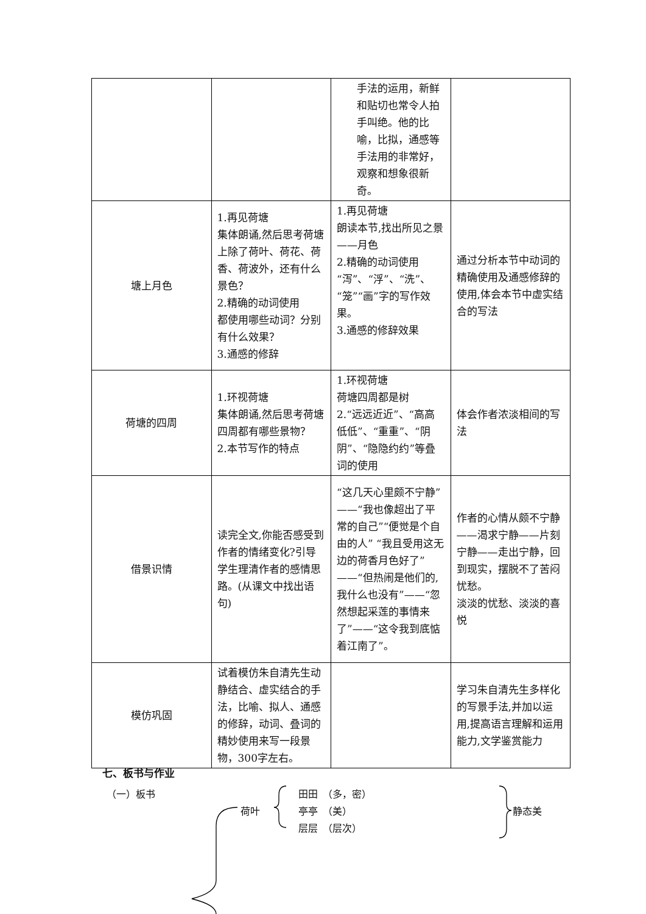| | | 手法的运用，新鲜和贴切也常令人拍手叫绝。他的比喻，比拟，通感等手法用的非常好，观察和想象很新奇。 | |
| 塘上月色 | 1.再见荷塘 集体朗诵,然后思考荷塘上除了荷叶、荷花、荷香、荷波外，还有什么景色？ 2.精确的动词使用 都使用哪些动词？分别有什么效果？ 3.通感的修辞 | 1.再见荷塘 朗读本节,找出所见之景——月色 2.精确的动词使用 “泻”、“浮”、“洗”、“笼”“画”字的写作效果。 3.通感的修辞效果 | 通过分析本节中动词的精确使用及通感修辞的使用,体会本节中虚实结合的写法 |
| 荷塘的四周 | 1.环视荷塘 集体朗诵,然后思考荷塘四周都有哪些景物？ 2.本节写作的特点 | 1.环视荷塘 荷塘四周都是树 2.“远远近近”、“高高低低”、“重重”、“阴阴”、“隐隐约约”等叠词的使用 | 体会作者浓淡相间的写法 |
| 借景识情 | 读完全文,你能否感受到作者的情绪变化?引导学生理清作者的感情思路。(从课文中找出语句) | “这几天心里颇不宁静”——“我也像超出了平常的自己”“便觉是个自由的人” “我且受用这无边的荷香月色好了”——“但热闹是他们的,我什么也没有”——“忽然想起采莲的事情来了”——“这令我到底惦着江南了”。 | 作者的心情从颇不宁静——渴求宁静——片刻宁静——走出宁静，回到现实，摆脱不了苦闷忧愁。 淡淡的忧愁、淡淡的喜悦 |
| 模仿巩固 | 试着模仿朱自清先生动静结合、虚实结合的手法，比喻、拟人、通感的修辞，动词、叠词的精妙使用来写一段景物，300字左右。 | | 学习朱自清先生多样化的写景手法,并加以运用,提高语言理解和运用能力,文学鉴赏能力 |
七、板书与作业
（一）板书
荷叶
田田　（多，密）
亭亭　（美）
层层　（层次）
静态美